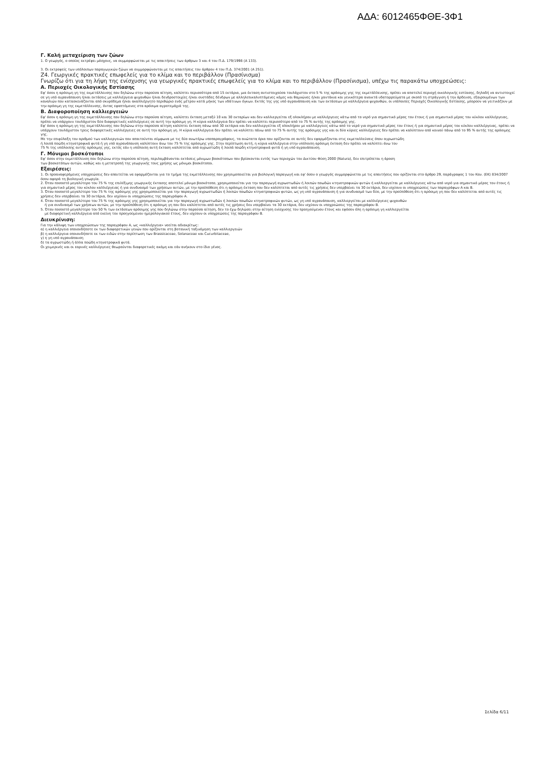ΑΔΑ: 6012465ΦΘΕ-3Φ1
Γ. Καλή μεταχείριση των ζώων
1. Ο γεωργός, ο οποίος εκτρέφει μόσχους, να συμμορφώνεται με τις απαιτήσεις των άρθρων 3 και 4 του Π.Δ. 179/1998 (Α 133).
3. Οι εκτροφείς των υπόλοιπων παραγωγικών ζώων να συμμορφώνονται με τις απαιτήσεις του άρθρου 4 του Π.Δ. 374/2001 (Α 251).
Z4. Γεωργικές πρακτικές επωφελείς για το κλίμα και το περιβάλλον (Πρασίνισμα)
Γνωρίζω ότι για τη λήψη της ενίσχυσης για γεωργικές πρακτικές επωφελείς για το κλίμα και το περιβάλλον (Πρασίνισμα), υπέχω τις παρακάτω υποχρεώσεις:
Α. Περιοχές Οικολογικής Εστίασης
Εφ' όσον η αρόσιμη γη της εκμετάλλευσης που δηλώνω στην παρούσα αίτηση, καλύπτει περισσότερα από 15 εκτάρια, μια έκταση αντιστοιχούσα τουλάχιστον στο 5 % της αρόσιμης γης της εκμετάλλευσης, πρέπει να αποτελεί περιοχή οικολογικής εστίασης, δηλαδή να αντιστοιχεί σε γη υπό αγρανάπαυση ή/και εκτάσεις με καλλιέργεια ψυχανθών ή/και δενδροστοιχίες ή/και συστάδες δένδρων με αλληλεπικαλυπτόμενες κόμες και θαμνώνες ή/και χαντάκια και γενικότερα ανοικτά υδατορρεύματα με σκοπό τη στράγγιση ή την άρδευση, εξαιρουμένων των καναλιών που κατασκευάζονται από σκυρόδεμα ή/και ακαλλιέργητο περιθώριο ενός μέτρου κατά μήκος των υδάτινων όγκων. Εκτός της γης υπό αγρανάπαυση και των εκτάσεων με καλλιέργεια ψυχανθών, οι υπόλοιπες Περιοχές Οικολογικής Εστίασης, μπορούν να γειτνιάζουν με την αρόσιμη γη της εκμετάλλευσης, όντας εφαπτόμενες στα αρόσιμα αγροτεμάχιά της.
Β. Διαφοροποίηση καλλιεργειών
Εφ' όσον η αρόσιμη γη της εκμετάλλευσης που δηλώνω στην παρούσα αίτηση, καλύπτει έκταση μεταξύ 10 και 30 εκταρίων και δεν καλλιεργείται εξ ολοκλήρου με καλλιέργειες κάτω από το νερό για σημαντικό μέρος του έτους ή για σημαντικό μέρος του κύκλου καλλιέργειας, πρέπει να υπάρχουν τουλάχιστον δύο διαφορετικές καλλιέργειες σε αυτή την αρόσιμη γη. Η κύρια καλλιέργεια δεν πρέπει να καλύπτει περισσότερο από το 75 % αυτής της αρόσιμης γης.
Εφ' όσον η αρόσιμη γη της εκμετάλλευσης που δηλώνω στην παρούσα αίτηση καλύπτει έκταση πάνω από 30 εκτάρια και δεν καλλιεργείται εξ ολοκλήρου με καλλιέργειες κάτω από το νερό για σημαντικό μέρος του έτους ή για σημαντικό μέρος του κύκλου καλλιέργειας, πρέπει να υπάρχουν τουλάχιστον τρεις διαφορετικές καλλιέργειες σε αυτή την αρόσιμη γη. Η κύρια καλλιέργεια δεν πρέπει να καλύπτει πάνω από το 75 % αυτής της αρόσιμης γης και οι δύο κύριες καλλιέργειες δεν πρέπει να καλύπτουν από κοινού πάνω από το 95 % αυτής της αρόσιμης γης.
Με την επιφύλαξη του αριθμού των καλλιεργειών που απαιτούνται σύμφωνα με τις δύο ανωτέρω υποπαραγράφους, τα ανώτατα όρια που ορίζονται σε αυτές δεν εφαρμόζονται στις εκμεταλλεύσεις όπου αγρωστώδη
ή λοιπά ποώδη κτηνοτροφικά φυτά ή γη υπό αγρανάπαυση καλύπτουν άνω του 75 % της αρόσιμης γης. Στην περίπτωση αυτή, η κύρια καλλιέργεια στην υπόλοιπη αρόσιμη έκταση δεν πρέπει να καλύπτει άνω του
75 % της υπόλοιπης αυτής αρόσιμης γης, εκτός εάν η υπόλοιπη αυτή έκταση καλύπτεται από αγρωστώδη ή λοιπά ποώδη κτηνοτροφικά φυτά ή γη υπό αγρανάπαυση.
Γ. Μόνιμοι βοσκότοποι
Εφ' όσον στην εκμετάλλευση που δηλώνω στην παρούσα αίτηση, περιλαμβάνονται εκτάσεις μόνιμων βοσκότοπων που βρίσκονται εντός των περιοχών του Δικτύου Φύση 2000 (Natura), δεν επιτρέπεται η άροση
των βοσκοτόπων αυτών, καθώς και η μετατροπή της γεωργικής τους χρήσης ως μόνιμοι βοσκότοποι.
Εξαιρέσεις:
1. Οι προαναφερόμενες υποχρεώσεις δεν απαιτείται να εφαρμόζονται για το τμήμα της εκμετάλλευσης που χρησιμοποιείται για βιολογική παραγωγή και εφ' όσον ο γεωργός συμμορφώνεται με τις απαιτήσεις που ορίζονται στο άρθρο 29, παράγραφος 1 του Καν. (ΕΚ) 834/2007 όσον αφορά τη βιολογική γεωργία.
2. Όταν ποσοστό μεγαλύτερο του 75 % της επιλέξιμης γεωργικής έκτασης αποτελεί μόνιμο βοσκότοπο, χρησιμοποιείται για την παραγωγή αγρωστωδών ή λοιπών ποωδών κτηνοτροφικών φυτών ή καλλιεργείται με καλλιέργειες κάτω από νερό για σημαντικό μέρος του έτους ή για σημαντικό μέρος του κύκλου καλλιέργειας ή για συνδυασμό των χρήσεων αυτών, με την προϋπόθεση ότι η αρόσιμη έκταση που δεν καλύπτεται από αυτές τις χρήσεις δεν υπερβαίνει τα 30 εκτάρια, δεν ισχύουν οι υποχρεώσεις των παραγράφων Α και Β.
3. Όταν ποσοστό μεγαλύτερο του 75 % της αρόσιμης γης χρησιμοποιείται για την παραγωγή αγρωστωδών ή λοιπών ποωδών κτηνοτροφικών φυτών, ως γη υπό αγρανάπαυση ή για συνδυασμό των δύο, με την προϋπόθεση ότι η αρόσιμη γη που δεν καλύπτεται από αυτές τις χρήσεις δεν υπερβαίνει τα 30 εκτάρια, δεν ισχύουν οι υποχρεώσεις της παραγράφου Α.
4. Όταν ποσοστό μεγαλύτερο του 75 % της αρόσιμης γης χρησιμοποιείται για την παραγωγή αγρωστωδών ή λοιπών ποωδών κτηνοτροφικών φυτών, ως γη υπό αγρανάπαυση, καλλιεργείται με καλλιέργειες ψυχανθών
ή για συνδυασμό των χρήσεων αυτών, με την προϋπόθεση ότι η αρόσιμη γη που δεν καλύπτεται από αυτές τις χρήσεις δεν υπερβαίνει τα 30 εκτάρια, δεν ισχύουν οι υποχρεώσεις της παραγράφου Β.
5. Όταν ποσοστό μεγαλύτερο του 50 % των εκτάσεων αρόσιμης γης που δηλώνω στην παρούσα αίτηση, δεν το έχω δηλώσει στην αίτηση ενίσχυσης του προηγούμενου έτους και εφόσον όλη η αρόσιμη γη καλλιεργείται
με διαφορετική καλλιέργεια από εκείνη του προηγούμενου ημερολογιακού έτους, δεν ισχύουν οι υποχρεώσεις της παραγράφου Β.
Διευκρίνιση:
Για την κάλυψη των υποχρεώσεων της παραγράφου Α, ως «καλλιέργεια» νοείται αδιακρίτως:
α) η καλλιέργεια οποιουδήποτε εκ των διαφορετικών γενών που ορίζονται στη βοτανική ταξινόμηση των καλλιεργειών
β) η καλλιέργεια οποιουδήποτε εκ των ειδών στην περίπτωση των Brassicaceae, Solanaceae και Cucurbitaceae,
γ) η γη υπό αγρανάπαυση
δ) τα αγρωστώδη ή άλλα ποώδη κτηνοτροφικά φυτά.
Οι χειμερινές και οι εαρινές καλλιέργειες θεωρούνται διαφορετικές ακόμη και εάν ανήκουν στο ίδιο γένος.
Σελίδα 6/11